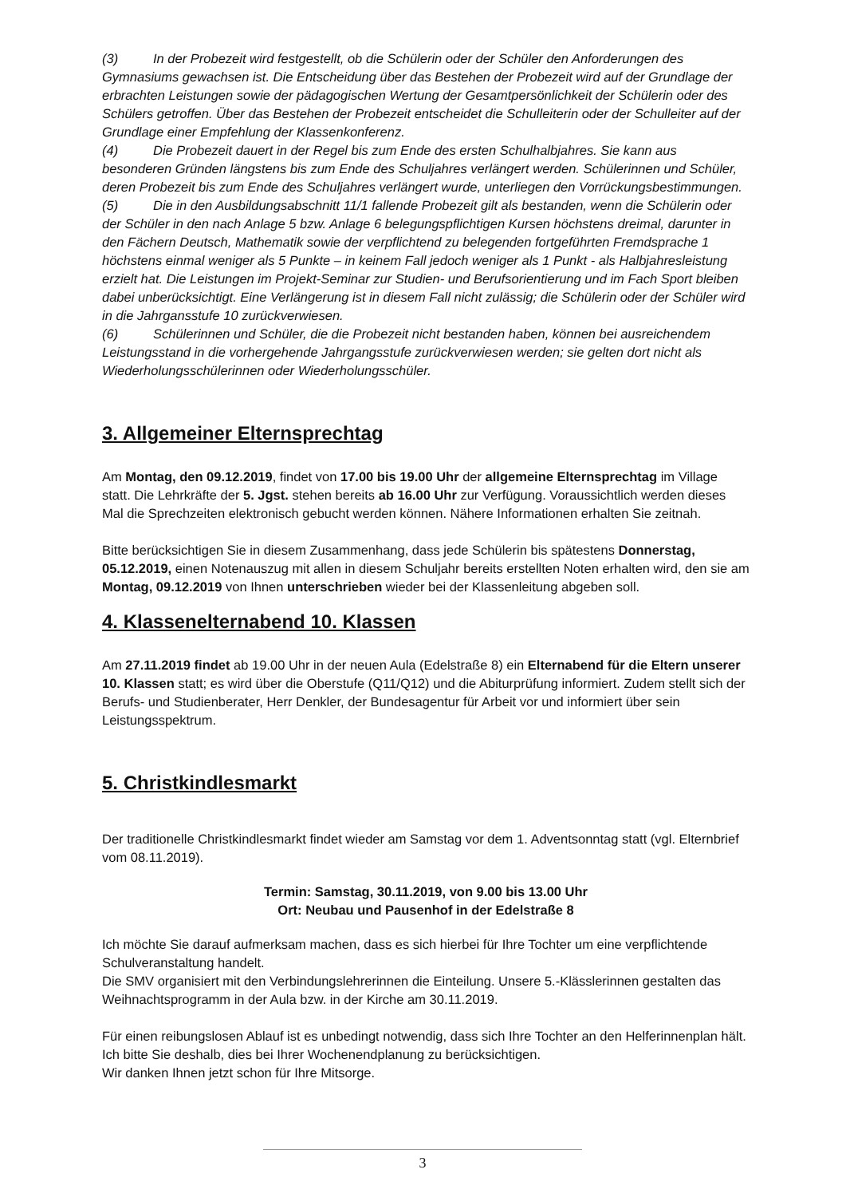(3) In der Probezeit wird festgestellt, ob die Schülerin oder der Schüler den Anforderungen des Gymnasiums gewachsen ist. Die Entscheidung über das Bestehen der Probezeit wird auf der Grundlage der erbrachten Leistungen sowie der pädagogischen Wertung der Gesamtpersönlichkeit der Schülerin oder des Schülers getroffen. Über das Bestehen der Probezeit entscheidet die Schulleiterin oder der Schulleiter auf der Grundlage einer Empfehlung der Klassenkonferenz.
(4) Die Probezeit dauert in der Regel bis zum Ende des ersten Schulhalbjahres. Sie kann aus besonderen Gründen längstens bis zum Ende des Schuljahres verlängert werden. Schülerinnen und Schüler, deren Probezeit bis zum Ende des Schuljahres verlängert wurde, unterliegen den Vorrückungsbestimmungen.
(5) Die in den Ausbildungsabschnitt 11/1 fallende Probezeit gilt als bestanden, wenn die Schülerin oder der Schüler in den nach Anlage 5 bzw. Anlage 6 belegungspflichtigen Kursen höchstens dreimal, darunter in den Fächern Deutsch, Mathematik sowie der verpflichtend zu belegenden fortgeführten Fremdsprache 1 höchstens einmal weniger als 5 Punkte – in keinem Fall jedoch weniger als 1 Punkt - als Halbjahresleistung erzielt hat. Die Leistungen im Projekt-Seminar zur Studien- und Berufsorientierung und im Fach Sport bleiben dabei unberücksichtigt. Eine Verlängerung ist in diesem Fall nicht zulässig; die Schülerin oder der Schüler wird in die Jahrgansstufe 10 zurückverwiesen.
(6) Schülerinnen und Schüler, die die Probezeit nicht bestanden haben, können bei ausreichendem Leistungsstand in die vorhergehende Jahrgangsstufe zurückverwiesen werden; sie gelten dort nicht als Wiederholungsschülerinnen oder Wiederholungsschüler.
3. Allgemeiner Elternsprechtag
Am Montag, den 09.12.2019, findet von 17.00 bis 19.00 Uhr der allgemeine Elternsprechtag im Village statt. Die Lehrkräfte der 5. Jgst. stehen bereits ab 16.00 Uhr zur Verfügung. Voraussichtlich werden dieses Mal die Sprechzeiten elektronisch gebucht werden können. Nähere Informationen erhalten Sie zeitnah.
Bitte berücksichtigen Sie in diesem Zusammenhang, dass jede Schülerin bis spätestens Donnerstag, 05.12.2019, einen Notenauszug mit allen in diesem Schuljahr bereits erstellten Noten erhalten wird, den sie am Montag, 09.12.2019 von Ihnen unterschrieben wieder bei der Klassenleitung abgeben soll.
4. Klassenelternabend 10. Klassen
Am 27.11.2019 findet ab 19.00 Uhr in der neuen Aula (Edelstraße 8) ein Elternabend für die Eltern unserer 10. Klassen statt; es wird über die Oberstufe (Q11/Q12) und die Abiturprüfung informiert. Zudem stellt sich der Berufs- und Studienberater, Herr Denkler, der Bundesagentur für Arbeit vor und informiert über sein Leistungsspektrum.
5. Christkindlesmarkt
Der traditionelle Christkindlesmarkt findet wieder am Samstag vor dem 1. Adventsonntag statt (vgl. Elternbrief vom 08.11.2019).
Termin: Samstag, 30.11.2019, von 9.00 bis 13.00 Uhr
Ort: Neubau und Pausenhof in der Edelstraße 8
Ich möchte Sie darauf aufmerksam machen, dass es sich hierbei für Ihre Tochter um eine verpflichtende Schulveranstaltung handelt.
Die SMV organisiert mit den Verbindungslehrerinnen die Einteilung. Unsere 5.-Klässlerinnen gestalten das Weihnachtsprogramm in der Aula bzw. in der Kirche am 30.11.2019.
Für einen reibungslosen Ablauf ist es unbedingt notwendig, dass sich Ihre Tochter an den Helferinnenplan hält. Ich bitte Sie deshalb, dies bei Ihrer Wochenendplanung zu berücksichtigen.
Wir danken Ihnen jetzt schon für Ihre Mitsorge.
3